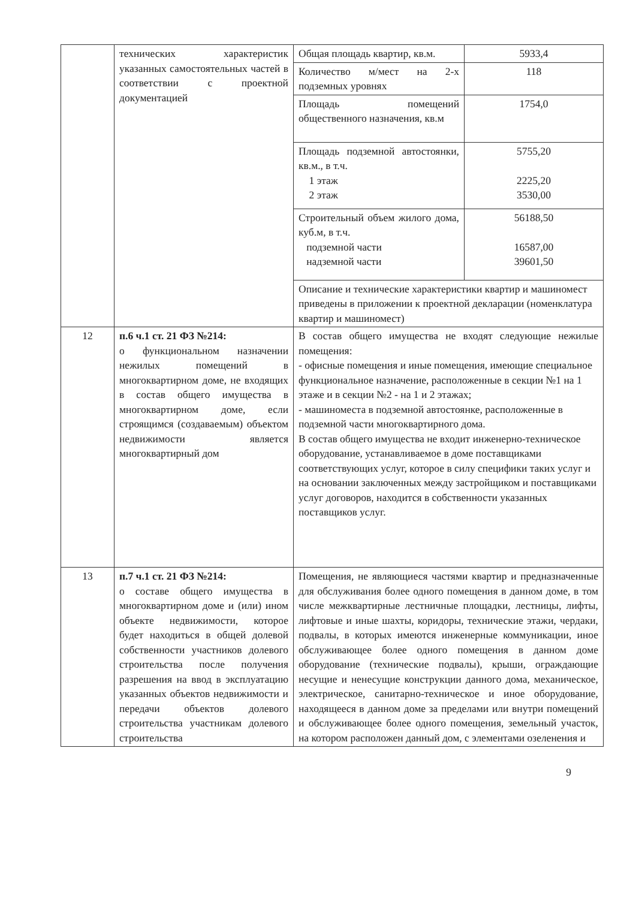| | технических характеристик указанных самостоятельных частей в соответствии с проектной документацией | / Общая площадь квартир, кв.м. / 5933,4 / / Количество м/мест на 2-х подземных уровнях / 118 / / Площадь помещений общественного назначения, кв.м / 1754,0 / / Площадь подземной автостоянки, кв.м., в т.ч. 1 этаж 2 этаж / 5755,20 2225,20 3530,00 / / Строительный объем жилого дома, куб.м, в т.ч. подземной части надземной части / 56188,50 16587,00 39601,50 / / Описание и технические характеристики квартир и машиномест приведены в приложении к проектной декларации (номенклатура квартир и машиномест) / / |
| 12 | п.6 ч.1 ст. 21 ФЗ №214: о функциональном назначении нежилых помещений в многоквартирном доме, не входящих в состав общего имущества в многоквартирном доме, если строящимся (создаваемым) объектом недвижимости является многоквартирный дом | В состав общего имущества не входят следующие нежилые помещения: - офисные помещения и иные помещения, имеющие специальное функциональное назначение, расположенные в секции №1 на 1 этаже и в секции №2 - на 1 и 2 этажах; - машиноместа в подземной автостоянке, расположенные в подземной части многоквартирного дома. В состав общего имущества не входит инженерно-техническое оборудование, устанавливаемое в доме поставщиками соответствующих услуг, которое в силу специфики таких услуг и на основании заключенных между застройщиком и поставщиками услуг договоров, находится в собственности указанных поставщиков услуг. |
| 13 | п.7 ч.1 ст. 21 ФЗ №214: о составе общего имущества в многоквартирном доме и (или) ином объекте недвижимости, которое будет находиться в общей долевой собственности участников долевого строительства после получения разрешения на ввод в эксплуатацию указанных объектов недвижимости и передачи объектов долевого строительства участникам долевого строительства | Помещения, не являющиеся частями квартир и предназначенные для обслуживания более одного помещения в данном доме, в том числе межквартирные лестничные площадки, лестницы, лифты, лифтовые и иные шахты, коридоры, технические этажи, чердаки, подвалы, в которых имеются инженерные коммуникации, иное обслуживающее более одного помещения в данном доме оборудование (технические подвалы), крыши, ограждающие несущие и ненесущие конструкции данного дома, механическое, электрическое, санитарно-техническое и иное оборудование, находящееся в данном доме за пределами или внутри помещений и обслуживающее более одного помещения, земельный участок, на котором расположен данный дом, с элементами озеленения и |
9